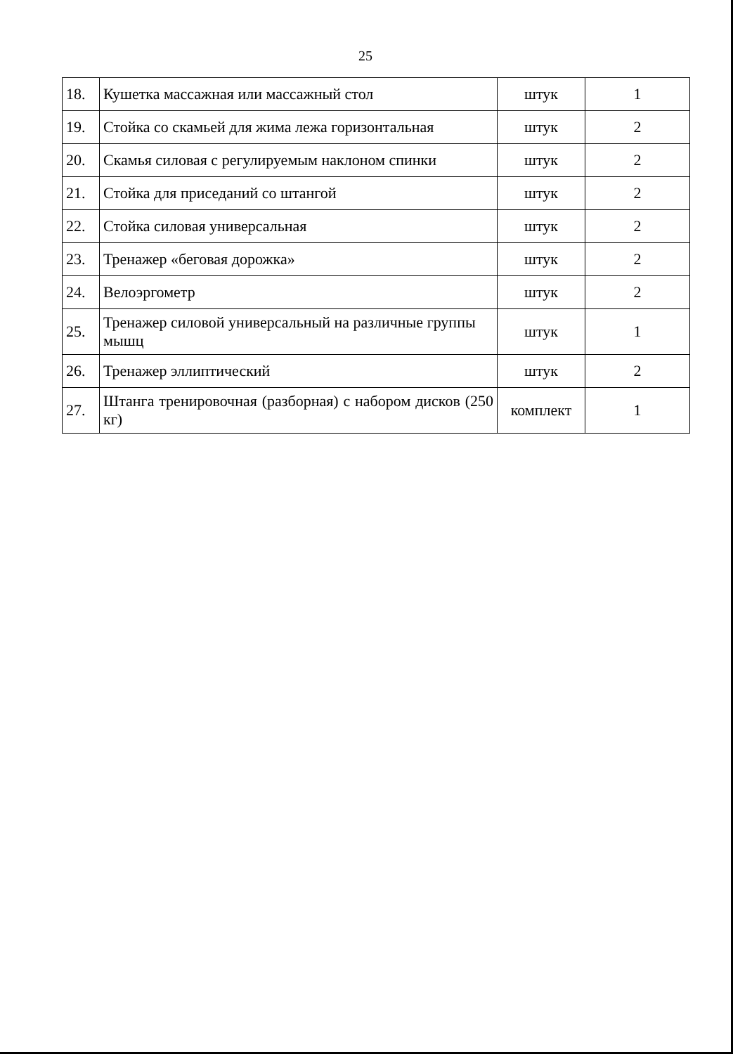25
| 18. | Кушетка массажная или массажный стол | штук | 1 |
| 19. | Стойка со скамьей для жима лежа горизонтальная | штук | 2 |
| 20. | Скамья силовая с регулируемым наклоном спинки | штук | 2 |
| 21. | Стойка для приседаний со штангой | штук | 2 |
| 22. | Стойка силовая универсальная | штук | 2 |
| 23. | Тренажер «беговая дорожка» | штук | 2 |
| 24. | Велоэргометр | штук | 2 |
| 25. | Тренажер силовой универсальный на различные группы мышц | штук | 1 |
| 26. | Тренажер эллиптический | штук | 2 |
| 27. | Штанга тренировочная (разборная) с набором дисков (250 кг) | комплект | 1 |